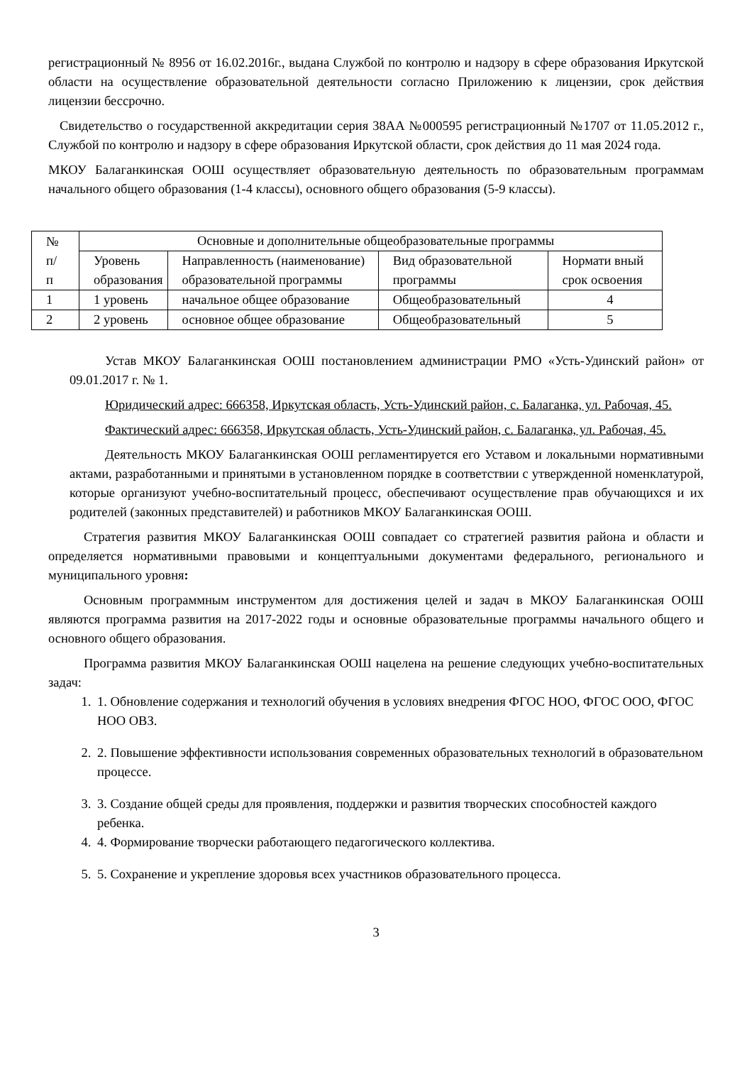регистрационный № 8956 от 16.02.2016г., выдана Службой по контролю и надзору в сфере образования Иркутской области на осуществление образовательной деятельности согласно Приложению к лицензии, срок действия лицензии бессрочно.
Свидетельство о государственной аккредитации серия 38АА №000595 регистрационный №1707 от 11.05.2012 г., Службой по контролю и надзору в сфере образования Иркутской области, срок действия до 11 мая 2024 года.
МКОУ Балаганкинская ООШ осуществляет образовательную деятельность по образовательным программам начального общего образования (1-4 классы), основного общего образования (5-9 классы).
| № п/ п | Основные и дополнительные общеобразовательные программы | | | |
| --- | --- | --- | --- | --- |
| | Уровень образования | Направленность (наименование) образовательной программы | Вид образовательной программы | Нормати вный срок освоения |
| 1 | 1 уровень | начальное общее образование | Общеобразовательный | 4 |
| 2 | 2 уровень | основное общее образование | Общеобразовательный | 5 |
Устав МКОУ Балаганкинская ООШ постановлением администрации РМО «Усть-Удинский район» от 09.01.2017 г. № 1.
Юридический адрес: 666358, Иркутская область, Усть-Удинский район, с. Балаганка, ул. Рабочая, 45.
Фактический адрес: 666358, Иркутская область, Усть-Удинский район, с. Балаганка, ул. Рабочая, 45.
Деятельность МКОУ Балаганкинская ООШ регламентируется его Уставом и локальными нормативными актами, разработанными и принятыми в установленном порядке в соответствии с утвержденной номенклатурой, которые организуют учебно-воспитательный процесс, обеспечивают осуществление прав обучающихся и их родителей (законных представителей) и работников МКОУ Балаганкинская ООШ.
Стратегия развития МКОУ Балаганкинская ООШ совпадает со стратегией развития района и области и определяется нормативными правовыми и концептуальными документами федерального, регионального и муниципального уровня:
Основным программным инструментом для достижения целей и задач в МКОУ Балаганкинская ООШ являются программа развития на 2017-2022 годы и основные образовательные программы начального общего и основного общего образования.
Программа развития МКОУ Балаганкинская ООШ нацелена на решение следующих учебно-воспитательных задач:
1. 1. Обновление содержания и технологий обучения в условиях внедрения ФГОС НОО, ФГОС ООО, ФГОС НОО ОВЗ.
2. 2. Повышение эффективности использования современных образовательных технологий в образовательном процессе.
3. 3. Создание общей среды для проявления, поддержки и развития творческих способностей каждого ребенка.
4. 4. Формирование творчески работающего педагогического коллектива.
5. 5. Сохранение и укрепление здоровья всех участников образовательного процесса.
3